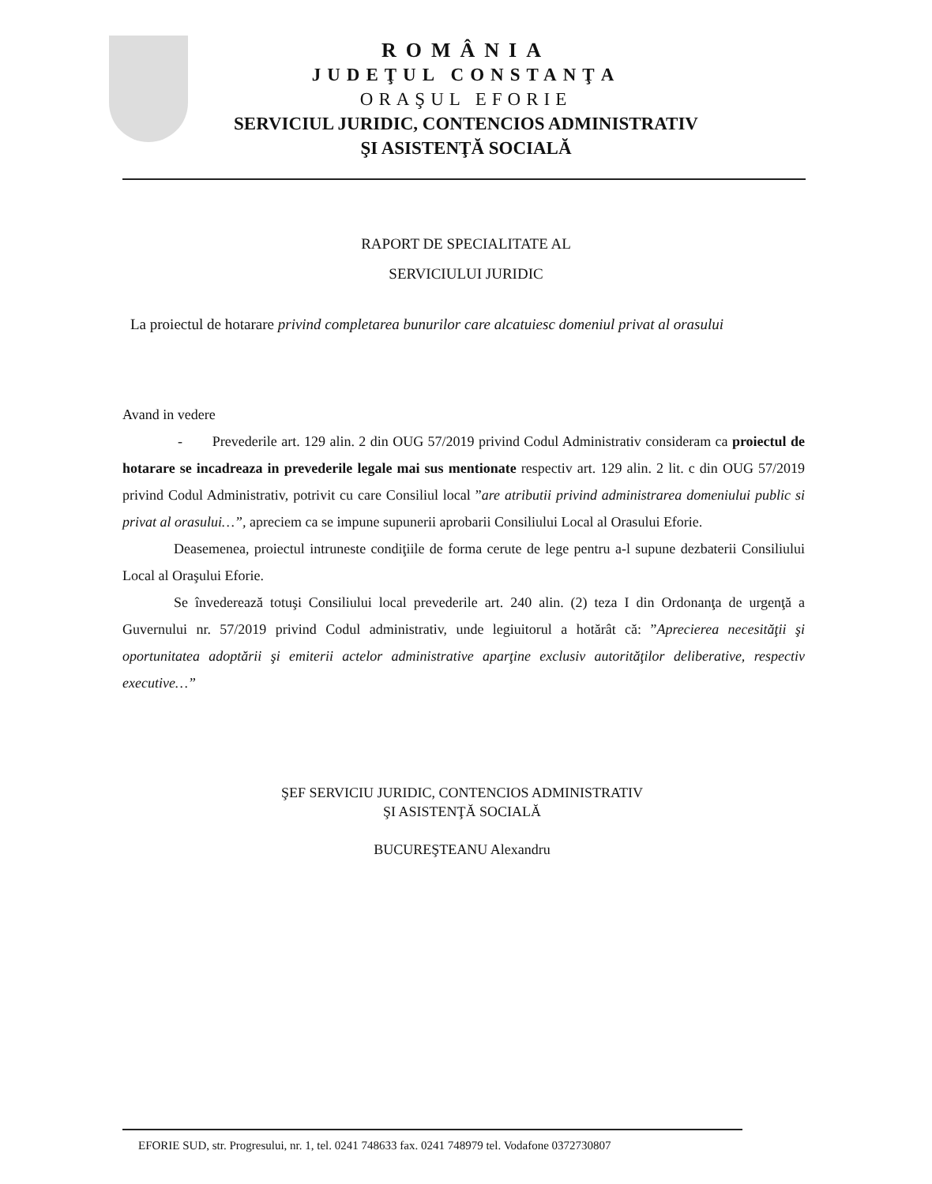ROMÂNIA
JUDEŢUL CONSTANŢA
ORAŞUL EFORIE
SERVICIUL JURIDIC, CONTENCIOS ADMINISTRATIV
ŞI ASISTENŢĂ SOCIALĂ
RAPORT DE SPECIALITATE AL
SERVICIULUI JURIDIC
La proiectul de hotarare privind completarea bunurilor care alcatuiesc domeniul privat al orasului
Avand in vedere
- Prevederile art. 129 alin. 2 din OUG 57/2019 privind Codul Administrativ consideram ca proiectul de hotarare se incadreaza in prevederile legale mai sus mentionate respectiv art. 129 alin. 2 lit. c din OUG 57/2019 privind Codul Administrativ, potrivit cu care Consiliul local ”are atributii privind administrarea domeniului public si privat al orasului…”, apreciem ca se impune supunerii aprobarii Consiliului Local al Orasului Eforie.
Deasemenea, proiectul intruneste condiţiile de forma cerute de lege pentru a-l supune dezbaterii Consiliului Local al Oraşului Eforie.
Se învederează totuşi Consiliului local prevederile art. 240 alin. (2) teza I din Ordonanţa de urgenţă a Guvernului nr. 57/2019 privind Codul administrativ, unde legiuitorul a hotărât că: ”Aprecierea necesităţii şi oportunitatea adoptării şi emiterii actelor administrative aparţine exclusiv autorităţilor deliberative, respectiv executive…”
ŞEF SERVICIU JURIDIC, CONTENCIOS ADMINISTRATIV
ŞI ASISTENŢĂ SOCIALĂ
BUCUREŞTEANU Alexandru
EFORIE SUD, str. Progresului, nr. 1, tel. 0241 748633 fax. 0241 748979 tel. Vodafone 0372730807